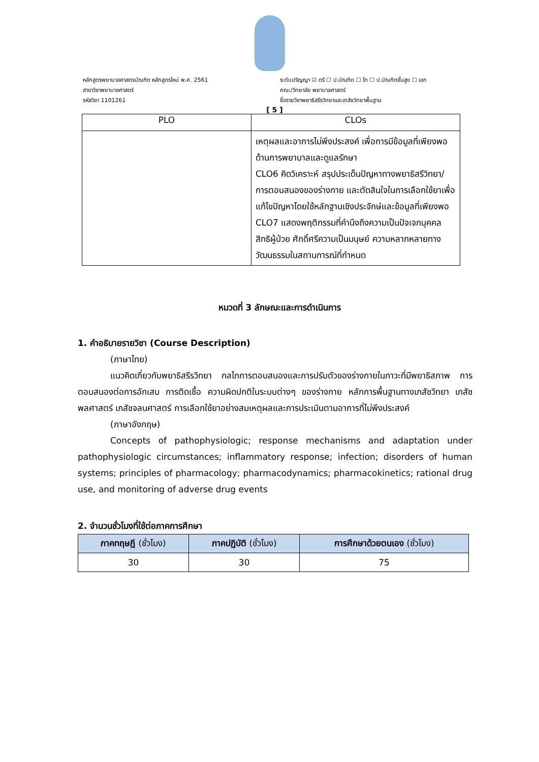หลักสูตรพยาบาลศาสตรบัณฑิต หลักสูตรใหม่ พ.ศ. 2561
สาขาวิชาพยาบาลศาสตร์
รหัสวิชา 1101261
ระดับปริญญา ☑ ตรี ☐ ป.บัณฑิต ☐ โท ☐ ป.บัณฑิตชั้นสูง ☐ เอก
คณะ/วิทยาลัย พยาบาลศาสตร์
ชื่อรายวิชาพยาธิสรีรวิทยาและเภสัชวิทยาพื้นฐาน
[ 5 ]
| PLO | CLOs |
| --- | --- |
| | เหตุผลและอาการไม่พึงประสงค์ เพื่อการมีข้อมูลที่เพียงพอด้านการพยาบาลและดูแลรักษา CLO6 คิดวิเคราะห์ สรุปประเด็นปัญหาทางพยาธิสรีวิทยา/การตอบสนองของร่างกาย และตัดสินใจในการเลือกใช้ยาเพื่อแก้ไขปัญหาโดยใช้หลักฐานเชิงประจักษ์และข้อมูลที่เพียงพอ CLO7 แสดงพฤติกรรมที่คำนึงถึงความเป็นปัจเจกบุคคล สิทธิผู้ป่วย ศักดิ์ศรีความเป็นมนุษย์ ความหลากหลายทางวัฒนธรรมในสถานการณ์ที่กำหนด |
หมวดที่ 3 ลักษณะและการดำเนินการ
1. คำอธิบายรายวิชา (Course Description)
(ภาษาไทย)
แนวคิดเกี่ยวกับพยาธิสรีรวิทยา กลไกการตอบสนองและการปรับตัวของร่างกายในภาวะที่มีพยาธิสภาพ การตอบสนองต่อการอักเสบ การติดเชื้อ ความผิดปกติในระบบต่างๆ ของร่างกาย หลักการพื้นฐานทางเภสัชวิทยา เภสัชพลศาสตร์ เภสัชจลนศาสตร์ การเลือกใช้ยาอย่างสมเหตุผลและการประเมินตามอาการที่ไม่พึงประสงค์
(ภาษาอังกฤษ)
Concepts of pathophysiologic; response mechanisms and adaptation under pathophysiologic circumstances; inflammatory response; infection; disorders of human systems; principles of pharmacology; pharmacodynamics; pharmacokinetics; rational drug use, and monitoring of adverse drug events
2. จำนวนชั่วโมงที่ใช้ต่อภาคการศึกษา
| ภาคทฤษฎี (ชั่วโมง) | ภาคปฏิบัติ (ชั่วโมง) | การศึกษาด้วยตนเอง (ชั่วโมง) |
| --- | --- | --- |
| 30 | 30 | 75 |